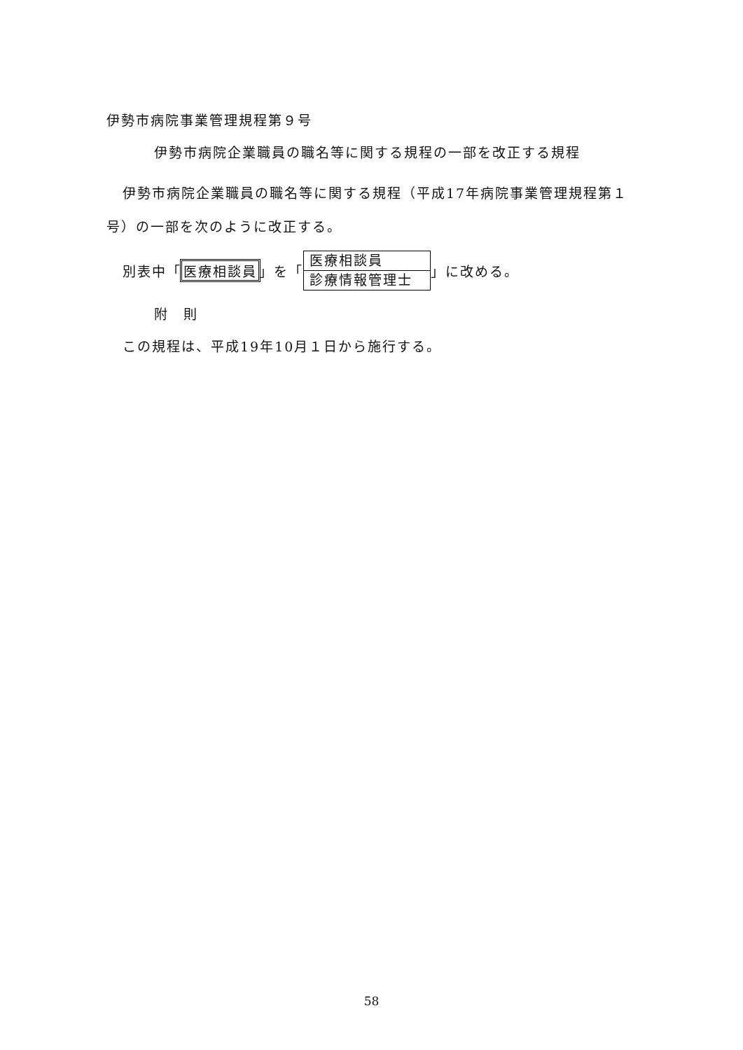伊勢市病院事業管理規程第９号
伊勢市病院企業職員の職名等に関する規程の一部を改正する規程
伊勢市病院企業職員の職名等に関する規程（平成17年病院事業管理規程第１号）の一部を次のように改正する。
別表中「 医療相談員 」を「
医療相談員
診療情報管理士
」に改める。
附　則
この規程は、平成19年10月１日から施行する。
58